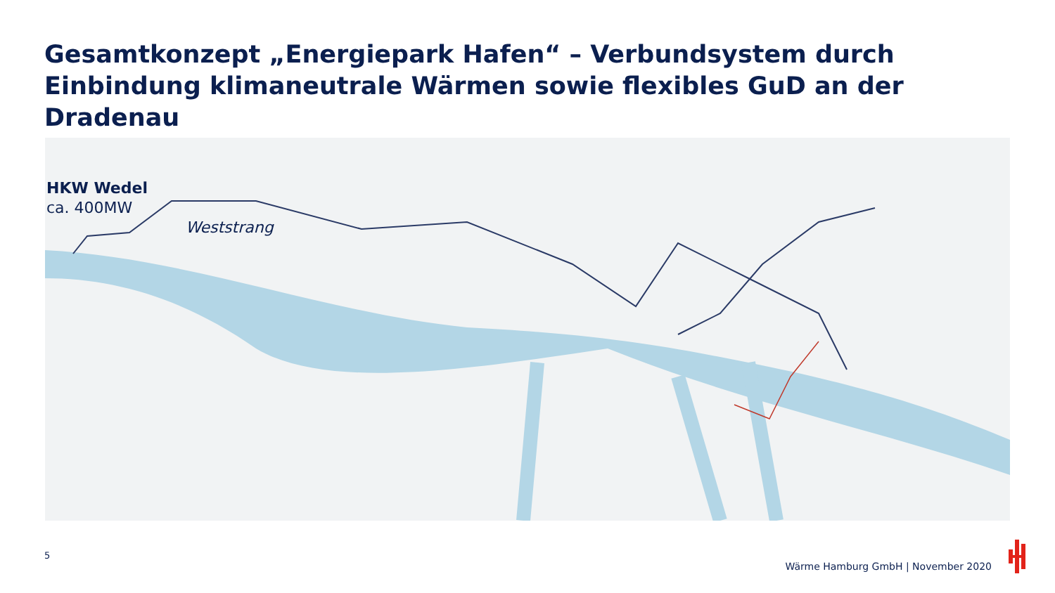Gesamtkonzept „Energiepark Hafen“ – Verbundsystem durch Einbindung klimaneutrale Wärmen sowie flexibles GuD an der Dradenau
HKW Wedel
ca. 400MW
Weststrang
5
Wärme Hamburg GmbH | November 2020